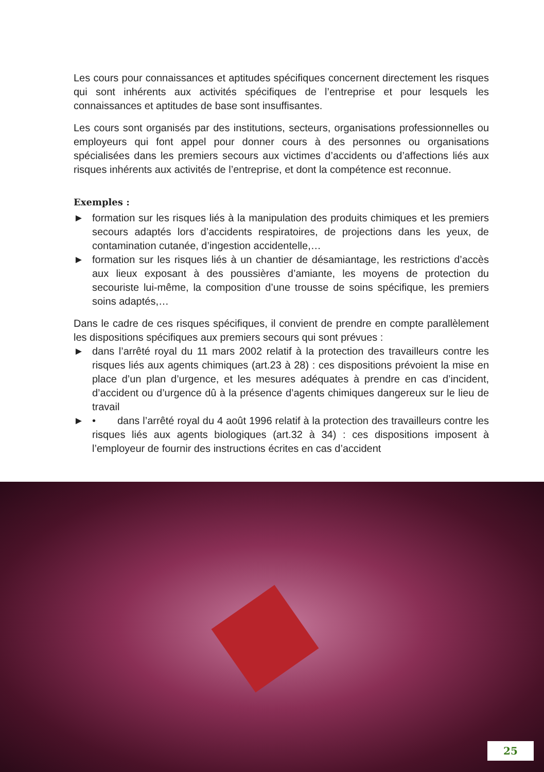Les cours pour connaissances et aptitudes spécifiques concernent directement les risques qui sont inhérents aux activités spécifiques de l’entreprise et pour lesquels les connaissances et aptitudes de base sont insuffisantes.
Les cours sont organisés par des institutions, secteurs, organisations professionnelles ou employeurs qui font appel pour donner cours à des personnes ou organisations spécialisées dans les premiers secours aux victimes d’accidents ou d’affections liés aux risques inhérents aux activités de l’entreprise, et dont la compétence est reconnue.
Exemples :
► formation sur les risques liés à la manipulation des produits chimiques et les premiers secours adaptés lors d’accidents respiratoires, de projections dans les yeux, de contamination cutanée, d’ingestion accidentelle,…
► formation sur les risques liés à un chantier de désamiantage, les restrictions d’accès aux lieux exposant à des poussières d’amiante, les moyens de protection du secouriste lui-même, la composition d’une trousse de soins spécifique, les premiers soins adaptés,…
Dans le cadre de ces risques spécifiques, il convient de prendre en compte parallèlement les dispositions spécifiques aux premiers secours qui sont prévues :
► dans l’arrêté royal du 11 mars 2002 relatif à la protection des travailleurs contre les risques liés aux agents chimiques (art.23 à 28) : ces dispositions prévoient la mise en place d’un plan d’urgence, et les mesures adéquates à prendre en cas d’incident, d’accident ou d’urgence dû à la présence d’agents chimiques dangereux sur le lieu de travail
► • dans l’arrêté royal du 4 août 1996 relatif à la protection des travailleurs contre les risques liés aux agents biologiques (art.32 à 34) : ces dispositions imposent à l’employeur de fournir des instructions écrites en cas d’accident
25